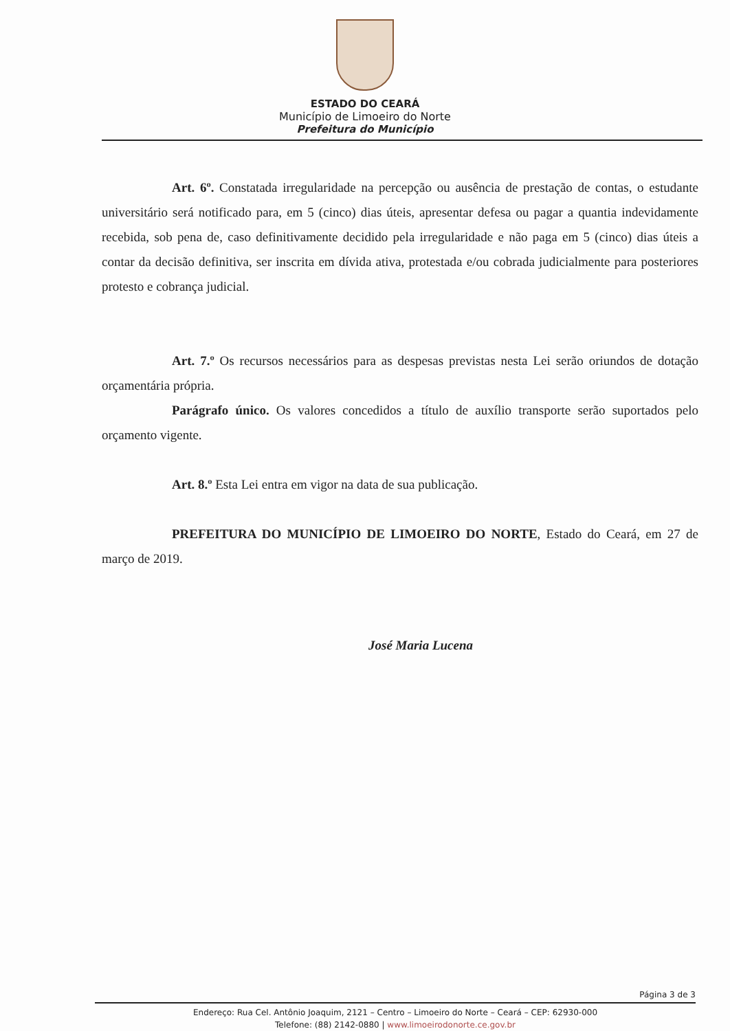ESTADO DO CEARÁ
Município de Limoeiro do Norte
Prefeitura do Município
Art. 6º. Constatada irregularidade na percepção ou ausência de prestação de contas, o estudante universitário será notificado para, em 5 (cinco) dias úteis, apresentar defesa ou pagar a quantia indevidamente recebida, sob pena de, caso definitivamente decidido pela irregularidade e não paga em 5 (cinco) dias úteis a contar da decisão definitiva, ser inscrita em dívida ativa, protestada e/ou cobrada judicialmente para posteriores protesto e cobrança judicial.
Art. 7.º Os recursos necessários para as despesas previstas nesta Lei serão oriundos de dotação orçamentária própria.
Parágrafo único. Os valores concedidos a título de auxílio transporte serão suportados pelo orçamento vigente.
Art. 8.º Esta Lei entra em vigor na data de sua publicação.
PREFEITURA DO MUNICÍPIO DE LIMOEIRO DO NORTE, Estado do Ceará, em 27 de março de 2019.
José Maria Lucena
Página 3 de 3
Endereço: Rua Cel. Antônio Joaquim, 2121 – Centro – Limoeiro do Norte – Ceará – CEP: 62930-000
Telefone: (88) 2142-0880 | www.limoeirodonorte.ce.gov.br